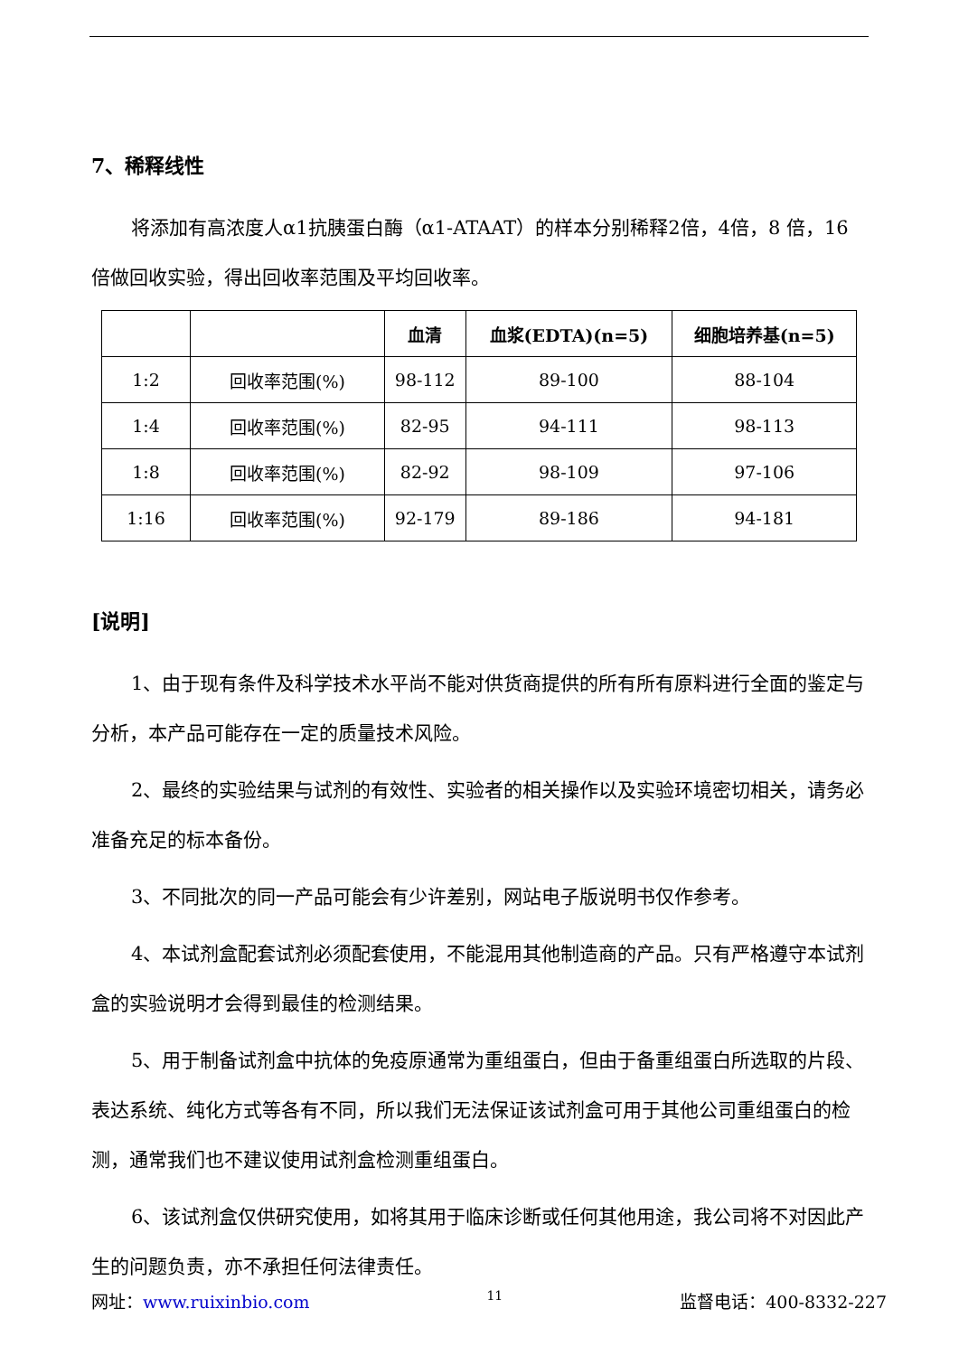7、稀释线性
将添加有高浓度人α1抗胰蛋白酶（α1-ATAAT）的样本分别稀释2倍，4倍，8 倍，16 倍做回收实验，得出回收率范围及平均回收率。
| | | 血清 | 血浆(EDTA)(n=5) | 细胞培养基(n=5) |
| --- | --- | --- | --- | --- |
| 1:2 | 回收率范围(%) | 98-112 | 89-100 | 88-104 |
| 1:4 | 回收率范围(%) | 82-95 | 94-111 | 98-113 |
| 1:8 | 回收率范围(%) | 82-92 | 98-109 | 97-106 |
| 1:16 | 回收率范围(%) | 92-179 | 89-186 | 94-181 |
[说明]
1、由于现有条件及科学技术水平尚不能对供货商提供的所有所有原料进行全面的鉴定与分析，本产品可能存在一定的质量技术风险。
2、最终的实验结果与试剂的有效性、实验者的相关操作以及实验环境密切相关，请务必准备充足的标本备份。
3、不同批次的同一产品可能会有少许差别，网站电子版说明书仅作参考。
4、本试剂盒配套试剂必须配套使用，不能混用其他制造商的产品。只有严格遵守本试剂盒的实验说明才会得到最佳的检测结果。
5、用于制备试剂盒中抗体的免疫原通常为重组蛋白，但由于备重组蛋白所选取的片段、表达系统、纯化方式等各有不同，所以我们无法保证该试剂盒可用于其他公司重组蛋白的检测，通常我们也不建议使用试剂盒检测重组蛋白。
6、该试剂盒仅供研究使用，如将其用于临床诊断或任何其他用途，我公司将不对因此产生的问题负责，亦不承担任何法律责任。
网址：www.ruixinbio.com 11 监督电话：400-8332-227